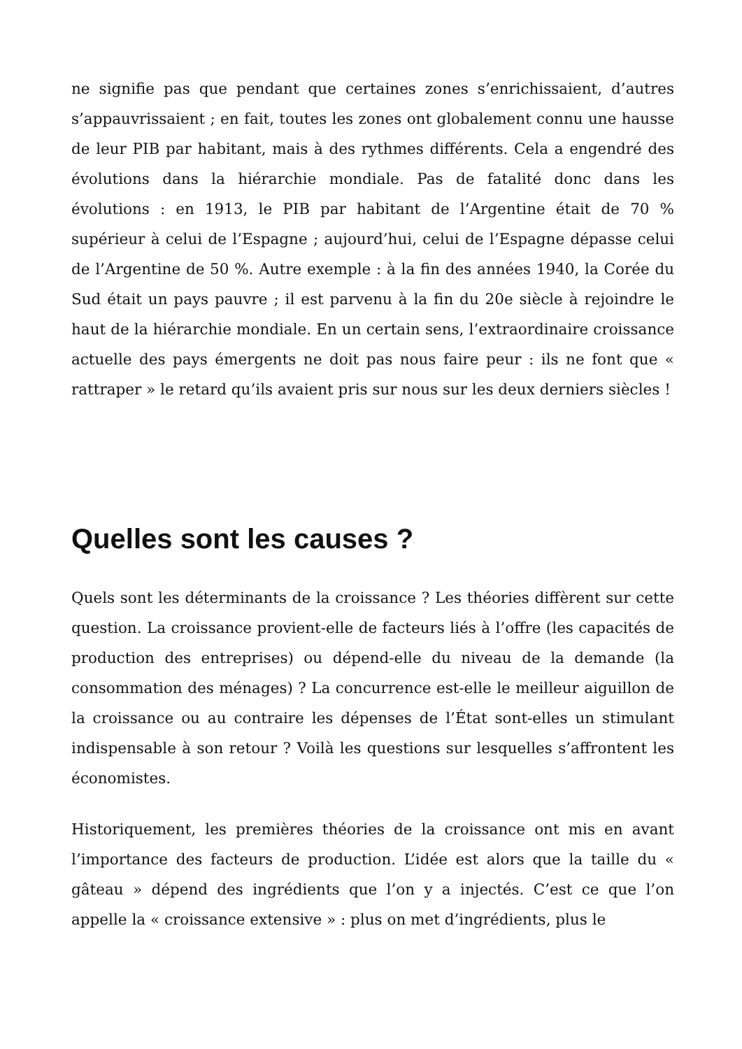ne signifie pas que pendant que certaines zones s’enrichissaient, d’autres s’appauvrissaient ; en fait, toutes les zones ont globalement connu une hausse de leur PIB par habitant, mais à des rythmes différents. Cela a engendré des évolutions dans la hiérarchie mondiale. Pas de fatalité donc dans les évolutions : en 1913, le PIB par habitant de l’Argentine était de 70 % supérieur à celui de l’Espagne ; aujourd’hui, celui de l’Espagne dépasse celui de l’Argentine de 50 %. Autre exemple : à la fin des années 1940, la Corée du Sud était un pays pauvre ; il est parvenu à la fin du 20e siècle à rejoindre le haut de la hiérarchie mondiale. En un certain sens, l’extraordinaire croissance actuelle des pays émergents ne doit pas nous faire peur : ils ne font que « rattraper » le retard qu’ils avaient pris sur nous sur les deux derniers siècles !
Quelles sont les causes ?
Quels sont les déterminants de la croissance ? Les théories diffèrent sur cette question. La croissance provient-elle de facteurs liés à l’offre (les capacités de production des entreprises) ou dépend-elle du niveau de la demande (la consommation des ménages) ? La concurrence est-elle le meilleur aiguillon de la croissance ou au contraire les dépenses de l’État sont-elles un stimulant indispensable à son retour ? Voilà les questions sur lesquelles s’affrontent les économistes.
Historiquement, les premières théories de la croissance ont mis en avant l’importance des facteurs de production. L’idée est alors que la taille du « gâteau » dépend des ingrédients que l’on y a injectés. C’est ce que l’on appelle la « croissance extensive » : plus on met d’ingrédients, plus le